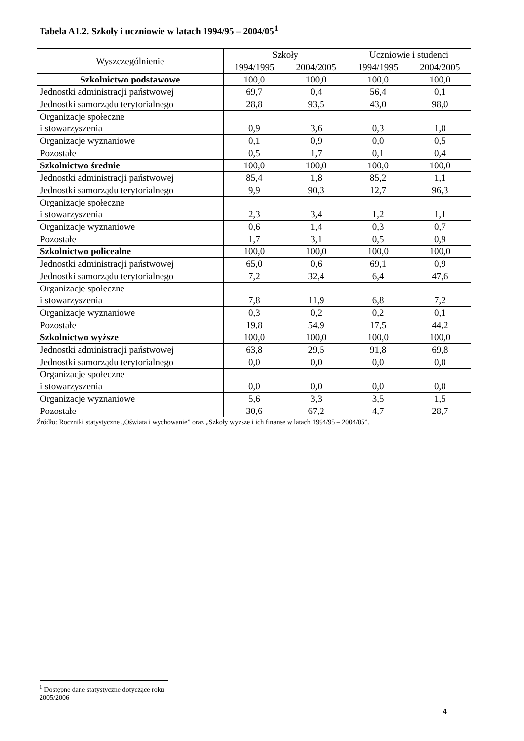Tabela A1.2. Szkoły i uczniowie w latach 1994/95 – 2004/05<sup>1</sup>
| Wyszczególnienie | Szkoły | | Uczniowie i studenci | |
| --- | --- | --- | --- | --- |
| | 1994/1995 | 2004/2005 | 1994/1995 | 2004/2005 |
| Szkolnictwo podstawowe | 100,0 | 100,0 | 100,0 | 100,0 |
| Jednostki administracji państwowej | 69,7 | 0,4 | 56,4 | 0,1 |
| Jednostki samorządu terytorialnego | 28,8 | 93,5 | 43,0 | 98,0 |
| Organizacje społeczne i stowarzyszenia | 0,9 | 3,6 | 0,3 | 1,0 |
| Organizacje wyznaniowe | 0,1 | 0,9 | 0,0 | 0,5 |
| Pozostałe | 0,5 | 1,7 | 0,1 | 0,4 |
| Szkolnictwo średnie | 100,0 | 100,0 | 100,0 | 100,0 |
| Jednostki administracji państwowej | 85,4 | 1,8 | 85,2 | 1,1 |
| Jednostki samorządu terytorialnego | 9,9 | 90,3 | 12,7 | 96,3 |
| Organizacje społeczne i stowarzyszenia | 2,3 | 3,4 | 1,2 | 1,1 |
| Organizacje wyznaniowe | 0,6 | 1,4 | 0,3 | 0,7 |
| Pozostałe | 1,7 | 3,1 | 0,5 | 0,9 |
| Szkolnictwo policealne | 100,0 | 100,0 | 100,0 | 100,0 |
| Jednostki administracji państwowej | 65,0 | 0,6 | 69,1 | 0,9 |
| Jednostki samorządu terytorialnego | 7,2 | 32,4 | 6,4 | 47,6 |
| Organizacje społeczne i stowarzyszenia | 7,8 | 11,9 | 6,8 | 7,2 |
| Organizacje wyznaniowe | 0,3 | 0,2 | 0,2 | 0,1 |
| Pozostałe | 19,8 | 54,9 | 17,5 | 44,2 |
| Szkolnictwo wyższe | 100,0 | 100,0 | 100,0 | 100,0 |
| Jednostki administracji państwowej | 63,8 | 29,5 | 91,8 | 69,8 |
| Jednostki samorządu terytorialnego | 0,0 | 0,0 | 0,0 | 0,0 |
| Organizacje społeczne i stowarzyszenia | 0,0 | 0,0 | 0,0 | 0,0 |
| Organizacje wyznaniowe | 5,6 | 3,3 | 3,5 | 1,5 |
| Pozostałe | 30,6 | 67,2 | 4,7 | 28,7 |
Źródło: Roczniki statystyczne „Oświata i wychowanie” oraz „Szkoły wyższe i ich finanse w latach 1994/95 – 2004/05”.
<sup>1</sup> Dostępne dane statystyczne dotyczące roku 2005/2006
4